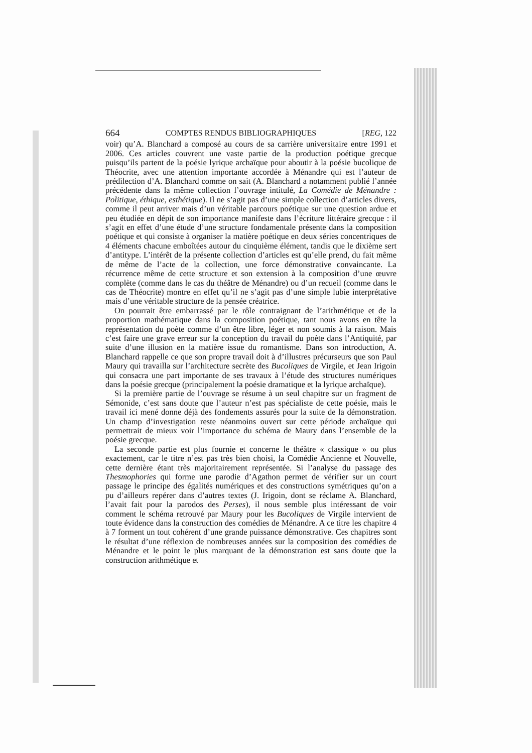664 COMPTES RENDUS BIBLIOGRAPHIQUES [REG, 122
voir) qu’A. Blanchard a composé au cours de sa carrière universitaire entre 1991 et 2006. Ces articles couvrent une vaste partie de la production poétique grecque puisqu’ils partent de la poésie lyrique archaïque pour aboutir à la poésie bucolique de Théocrite, avec une attention importante accordée à Ménandre qui est l’auteur de prédilection d’A. Blanchard comme on sait (A. Blanchard a notamment publié l’année précédente dans la même collection l’ouvrage intitulé, La Comédie de Ménandre : Politique, éthique, esthétique). Il ne s’agit pas d’une simple collection d’articles divers, comme il peut arriver mais d’un véritable parcours poétique sur une question ardue et peu étudiée en dépit de son importance manifeste dans l’écriture littéraire grecque : il s’agit en effet d’une étude d’une structure fondamentale présente dans la composition poétique et qui consiste à organiser la matière poétique en deux séries concentriques de 4 éléments chacune emboîtées autour du cinquième élément, tandis que le dixième sert d’antitype. L’intérêt de la présente collection d’articles est qu’elle prend, du fait même de même de l’acte de la collection, une force démonstrative convaincante. La récurrence même de cette structure et son extension à la composition d’une œuvre complète (comme dans le cas du théâtre de Ménandre) ou d’un recueil (comme dans le cas de Théocrite) montre en effet qu’il ne s’agit pas d’une simple lubie interprétative mais d’une véritable structure de la pensée créatrice.
On pourrait être embarrassé par le rôle contraignant de l’arithmétique et de la proportion mathématique dans la composition poétique, tant nous avons en tête la représentation du poète comme d’un être libre, léger et non soumis à la raison. Mais c’est faire une grave erreur sur la conception du travail du poète dans l’Antiquité, par suite d’une illusion en la matière issue du romantisme. Dans son introduction, A. Blanchard rappelle ce que son propre travail doit à d’illustres précurseurs que son Paul Maury qui travailla sur l’architecture secrète des Bucoliques de Virgile, et Jean Irigoin qui consacra une part importante de ses travaux à l’étude des structures numériques dans la poésie grecque (principalement la poésie dramatique et la lyrique archaïque).
Si la première partie de l’ouvrage se résume à un seul chapitre sur un fragment de Sémonide, c’est sans doute que l’auteur n’est pas spécialiste de cette poésie, mais le travail ici mené donne déjà des fondements assurés pour la suite de la démonstration. Un champ d’investigation reste néanmoins ouvert sur cette période archaïque qui permettrait de mieux voir l’importance du schéma de Maury dans l’ensemble de la poésie grecque.
La seconde partie est plus fournie et concerne le théâtre « classique » ou plus exactement, car le titre n’est pas très bien choisi, la Comédie Ancienne et Nouvelle, cette dernière étant très majoritairement représentée. Si l’analyse du passage des Thesmophories qui forme une parodie d’Agathon permet de vérifier sur un court passage le principe des égalités numériques et des constructions symétriques qu’on a pu d’ailleurs repérer dans d’autres textes (J. Irigoin, dont se réclame A. Blanchard, l’avait fait pour la parodos des Perses), il nous semble plus intéressant de voir comment le schéma retrouvé par Maury pour les Bucoliques de Virgile intervient de toute évidence dans la construction des comédies de Ménandre. A ce titre les chapitre 4 à 7 forment un tout cohérent d’une grande puissance démonstrative. Ces chapitres sont le résultat d’une réflexion de nombreuses années sur la composition des comédies de Ménandre et le point le plus marquant de la démonstration est sans doute que la construction arithmétique et